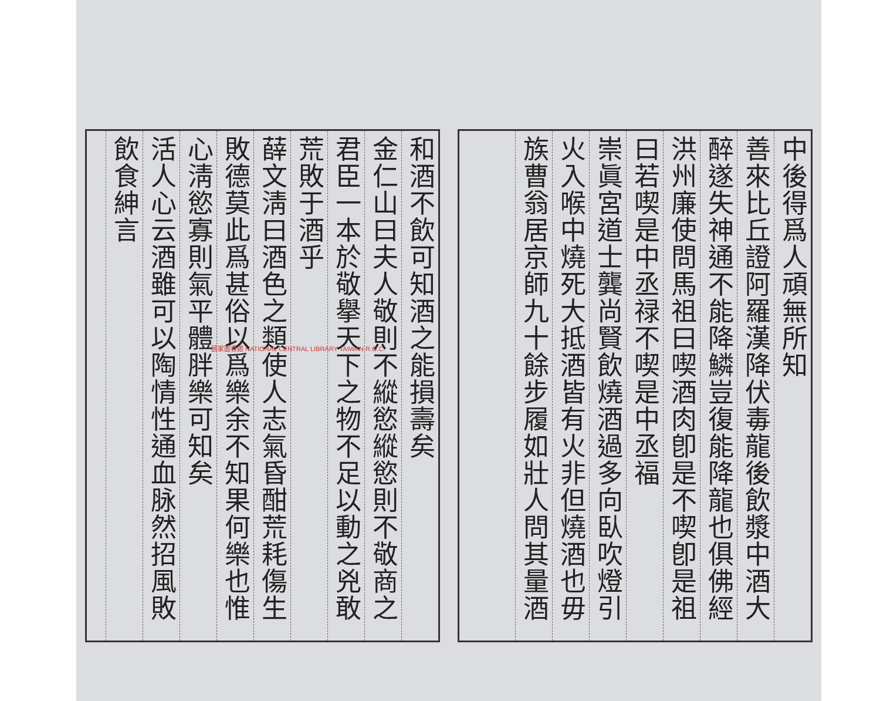中後得爲人頑無所知
善來比丘證阿羅漢降伏毒龍後飲漿中酒大
醉遂失神通不能降鱗豈復能降龍也俱佛經
洪州廉使問馬祖曰喫酒肉卽是不喫卽是祖
曰若喫是中丞禄不喫是中丞福
崇眞宮道士龔尚賢飲燒酒過多向臥吹燈引
火入喉中燒死大抵酒皆有火非但燒酒也毋
族曹翁居京師九十餘步履如壯人問其量酒
和酒不飲可知酒之能損壽矣
金仁山曰夫人敬則不縱慾縱慾則不敬商之
君臣一本於敬擧天下之物不足以動之兇敢
荒敗于酒乎
薛文淸曰酒色之類使人志氣昏酣荒耗傷生
敗德莫此爲甚俗以爲樂余不知果何樂也惟
心淸慾寡則氣平體胖樂可知矣
活人心云酒雖可以陶情性通血脉然招風敗
飲食紳言
國家圖書館 NATIONAL CENTRAL LIBRARY TAIWAN R.O.C.